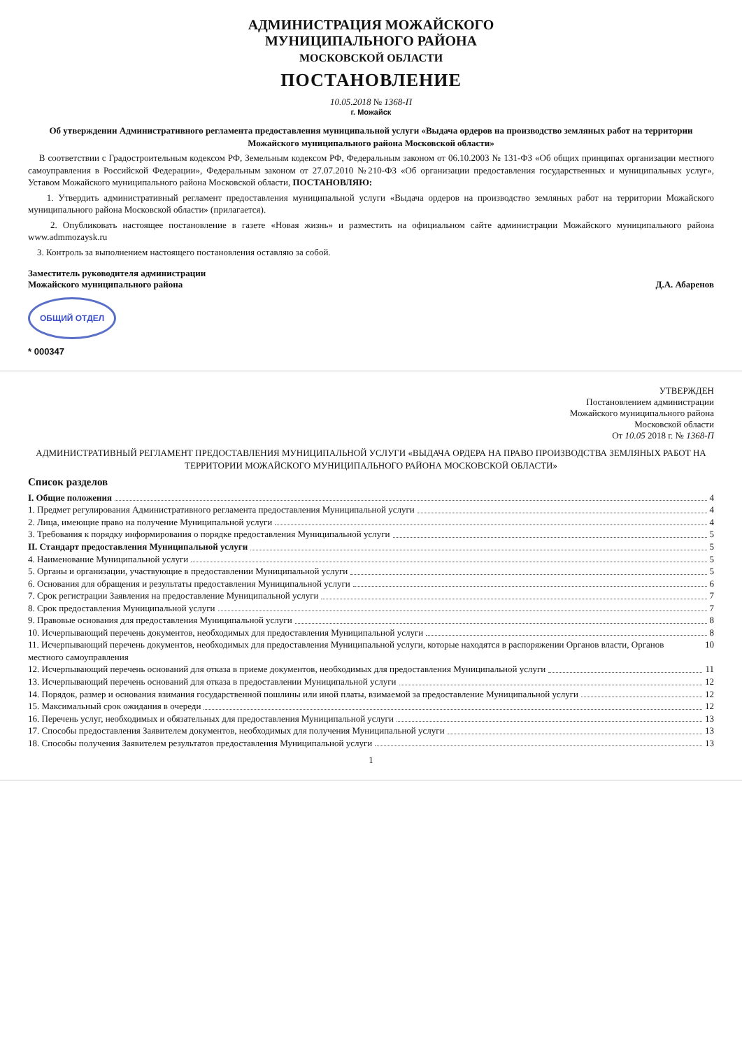АДМИНИСТРАЦИЯ МОЖАЙСКОГО
МУНИЦИПАЛЬНОГО РАЙОНА
МОСКОВСКОЙ ОБЛАСТИ
ПОСТАНОВЛЕНИЕ
10.05.2018 № 1368-П
г. Можайск
Об утверждении Административного регламента предоставления муниципальной услуги «Выдача ордеров на производство земляных работ на территории Можайского муниципального района Московской области»
В соответствии с Градостроительным кодексом РФ, Земельным кодексом РФ, Федеральным законом от 06.10.2003 № 131-ФЗ «Об общих принципах организации местного самоуправления в Российской Федерации», Федеральным законом от 27.07.2010 №210-ФЗ «Об организации предоставления государственных и муниципальных услуг», Уставом Можайского муниципального района Московской области, ПОСТАНОВЛЯЮ:
1. Утвердить административный регламент предоставления муниципальной услуги «Выдача ордеров на производство земляных работ на территории Можайского муниципального района Московской области» (прилагается).
2. Опубликовать настоящее постановление в газете «Новая жизнь» и разместить на официальном сайте администрации Можайского муниципального района www.admmozaysk.ru
3. Контроль за выполнением настоящего постановления оставляю за собой.
Заместитель руководителя администрации
Можайского муниципального района
Д.А. Абаренов
ОБЩИЙ ОТДЕЛ
* 000347
УТВЕРЖДЕН
Постановлением администрации
Можайского муниципального района
Московской области
От 10.05 2018 г. № 1368-П
АДМИНИСТРАТИВНЫЙ РЕГЛАМЕНТ ПРЕДОСТАВЛЕНИЯ МУНИЦИПАЛЬНОЙ УСЛУГИ «ВЫДАЧА ОРДЕРА НА ПРАВО ПРОИЗВОДСТВА ЗЕМЛЯНЫХ РАБОТ НА ТЕРРИТОРИИ МОЖАЙСКОГО МУНИЦИПАЛЬНОГО РАЙОНА МОСКОВСКОЙ ОБЛАСТИ»
Список разделов
I. Общие положения 4
1. Предмет регулирования Административного регламента предоставления Муниципальной услуги 4
2. Лица, имеющие право на получение Муниципальной услуги 4
3. Требования к порядку информирования о порядке предоставления Муниципальной услуги 5
II. Стандарт предоставления Муниципальной услуги 5
4. Наименование Муниципальной услуги 5
5. Органы и организации, участвующие в предоставлении Муниципальной услуги 5
6. Основания для обращения и результаты предоставления Муниципальной услуги 6
7. Срок регистрации Заявления на предоставление Муниципальной услуги 7
8. Срок предоставления Муниципальной услуги 7
9. Правовые основания для предоставления Муниципальной услуги 8
10. Исчерпывающий перечень документов, необходимых для предоставления Муниципальной услуги 8
11. Исчерпывающий перечень документов, необходимых для предоставления Муниципальной услуги, которые находятся в распоряжении Органов власти, Органов местного самоуправления 10
12. Исчерпывающий перечень оснований для отказа в приеме документов, необходимых для предоставления Муниципальной услуги 11
13. Исчерпывающий перечень оснований для отказа в предоставлении Муниципальной услуги 12
14. Порядок, размер и основания взимания государственной пошлины или иной платы, взимаемой за предоставление Муниципальной услуги 12
15. Максимальный срок ожидания в очереди 12
16. Перечень услуг, необходимых и обязательных для предоставления Муниципальной услуги 13
17. Способы предоставления Заявителем документов, необходимых для получения Муниципальной услуги 13
18. Способы получения Заявителем результатов предоставления Муниципальной услуги 13
1